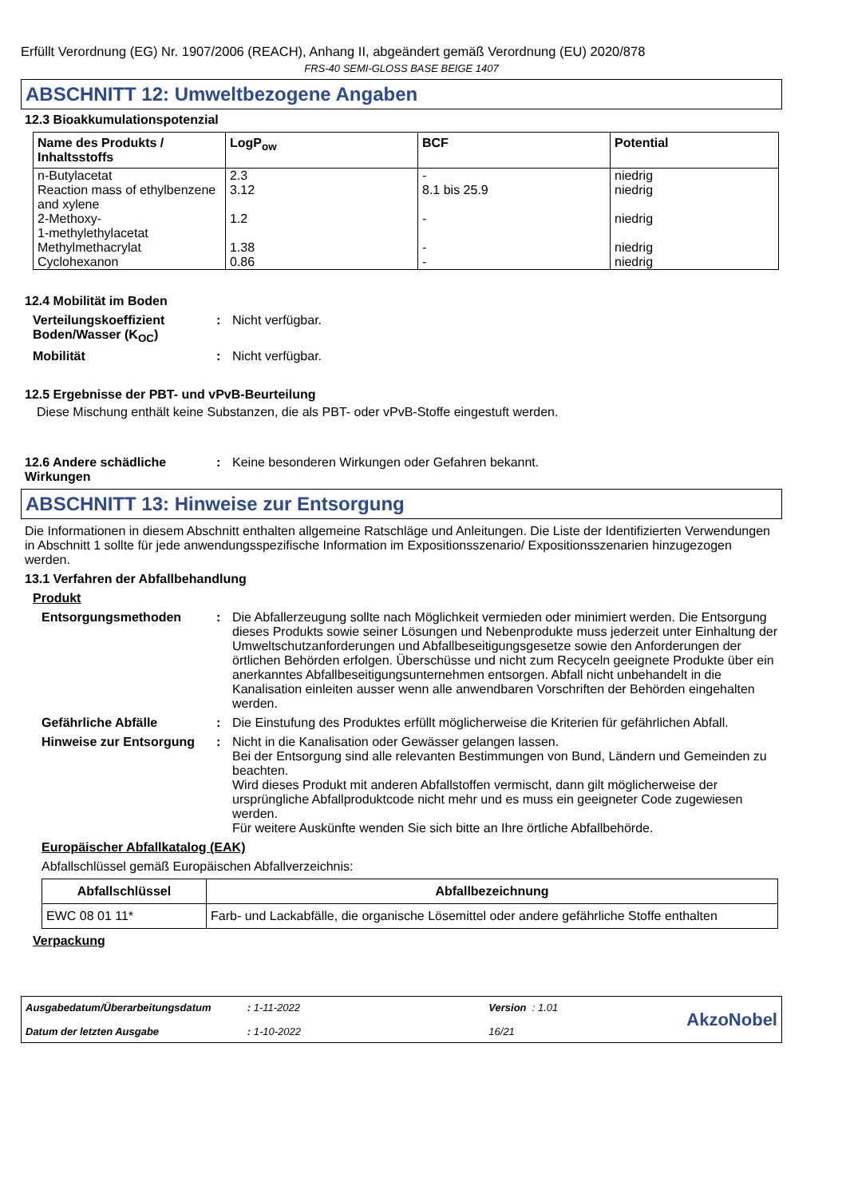Erfüllt Verordnung (EG) Nr. 1907/2006 (REACH), Anhang II, abgeändert gemäß Verordnung (EU) 2020/878
FRS-40 SEMI-GLOSS BASE BEIGE 1407
ABSCHNITT 12: Umweltbezogene Angaben
12.3 Bioakkumulationspotenzial
| Name des Produkts / Inhaltsstoffs | LogP<sub>ow</sub> | BCF | Potential |
| --- | --- | --- | --- |
| n-Butylacetat | 2.3 | - | niedrig |
| Reaction mass of ethylbenzene and xylene | 3.12 | 8.1 bis 25.9 | niedrig |
| 2-Methoxy- 1-methylethylacetat | 1.2 | - | niedrig |
| Methylmethacrylat | 1.38 | - | niedrig |
| Cyclohexanon | 0.86 | - | niedrig |
12.4 Mobilität im Boden
Verteilungskoeffizient Boden/Wasser (K<sub>OC</sub>)
: Nicht verfügbar.
Mobilität : Nicht verfügbar.
12.5 Ergebnisse der PBT- und vPvB-Beurteilung
Diese Mischung enthält keine Substanzen, die als PBT- oder vPvB-Stoffe eingestuft werden.
12.6 Andere schädliche Wirkungen
: Keine besonderen Wirkungen oder Gefahren bekannt.
ABSCHNITT 13: Hinweise zur Entsorgung
Die Informationen in diesem Abschnitt enthalten allgemeine Ratschläge und Anleitungen. Die Liste der Identifizierten Verwendungen in Abschnitt 1 sollte für jede anwendungsspezifische Information im Expositionsszenario/ Expositionsszenarien hinzugezogen werden.
13.1 Verfahren der Abfallbehandlung
Produkt
Entsorgungsmethoden : Die Abfallerzeugung sollte nach Möglichkeit vermieden oder minimiert werden. Die Entsorgung dieses Produkts sowie seiner Lösungen und Nebenprodukte muss jederzeit unter Einhaltung der Umweltschutzanforderungen und Abfallbeseitigungsgesetze sowie den Anforderungen der örtlichen Behörden erfolgen. Überschüsse und nicht zum Recyceln geeignete Produkte über ein anerkanntes Abfallbeseitigungsunternehmen entsorgen. Abfall nicht unbehandelt in die Kanalisation einleiten ausser wenn alle anwendbaren Vorschriften der Behörden eingehalten werden.
Gefährliche Abfälle : Die Einstufung des Produktes erfüllt möglicherweise die Kriterien für gefährlichen Abfall.
Hinweise zur Entsorgung : Nicht in die Kanalisation oder Gewässer gelangen lassen.
Bei der Entsorgung sind alle relevanten Bestimmungen von Bund, Ländern und Gemeinden zu beachten.
Wird dieses Produkt mit anderen Abfallstoffen vermischt, dann gilt möglicherweise der ursprüngliche Abfallproduktcode nicht mehr und es muss ein geeigneter Code zugewiesen werden.
Für weitere Auskünfte wenden Sie sich bitte an Ihre örtliche Abfallbehörde.
Europäischer Abfallkatalog (EAK)
Abfallschlüssel gemäß Europäischen Abfallverzeichnis:
| Abfallschlüssel | Abfallbezeichnung |
| --- | --- |
| EWC 08 01 11* | Farb- und Lackabfälle, die organische Lösemittel oder andere gefährliche Stoffe enthalten |
Verpackung
Ausgabedatum/Überarbeitungsdatum
Datum der letzten Ausgabe
: 1-11-2022
: 1-10-2022
Version : 1.01
16/21
AkzoNobel